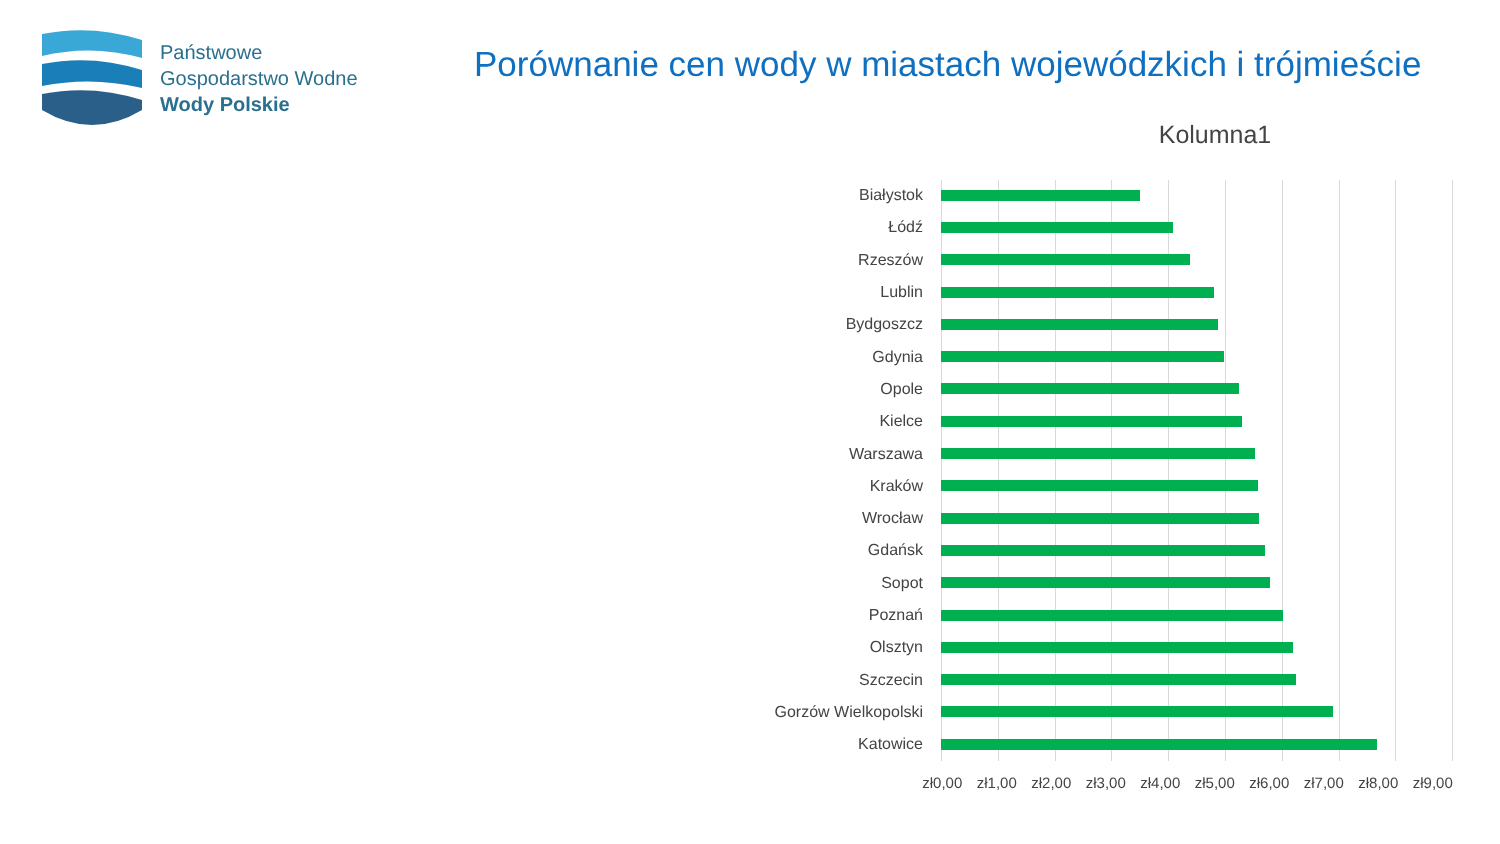Państwowe
Gospodarstwo Wodne
Wody Polskie
Porównanie cen wody w miastach wojewódzkich i trójmieście
Kolumna1
Białystok
Łódź
Rzeszów
Lublin
Bydgoszcz
Gdynia
Opole
Kielce
Warszawa
Kraków
Wrocław
Gdańsk
Sopot
Poznań
Olsztyn
Szczecin
Gorzów Wielkopolski
Katowice
zł0,00 zł1,00 zł2,00 zł3,00 zł4,00 zł5,00 zł6,00 zł7,00 zł8,00 zł9,00